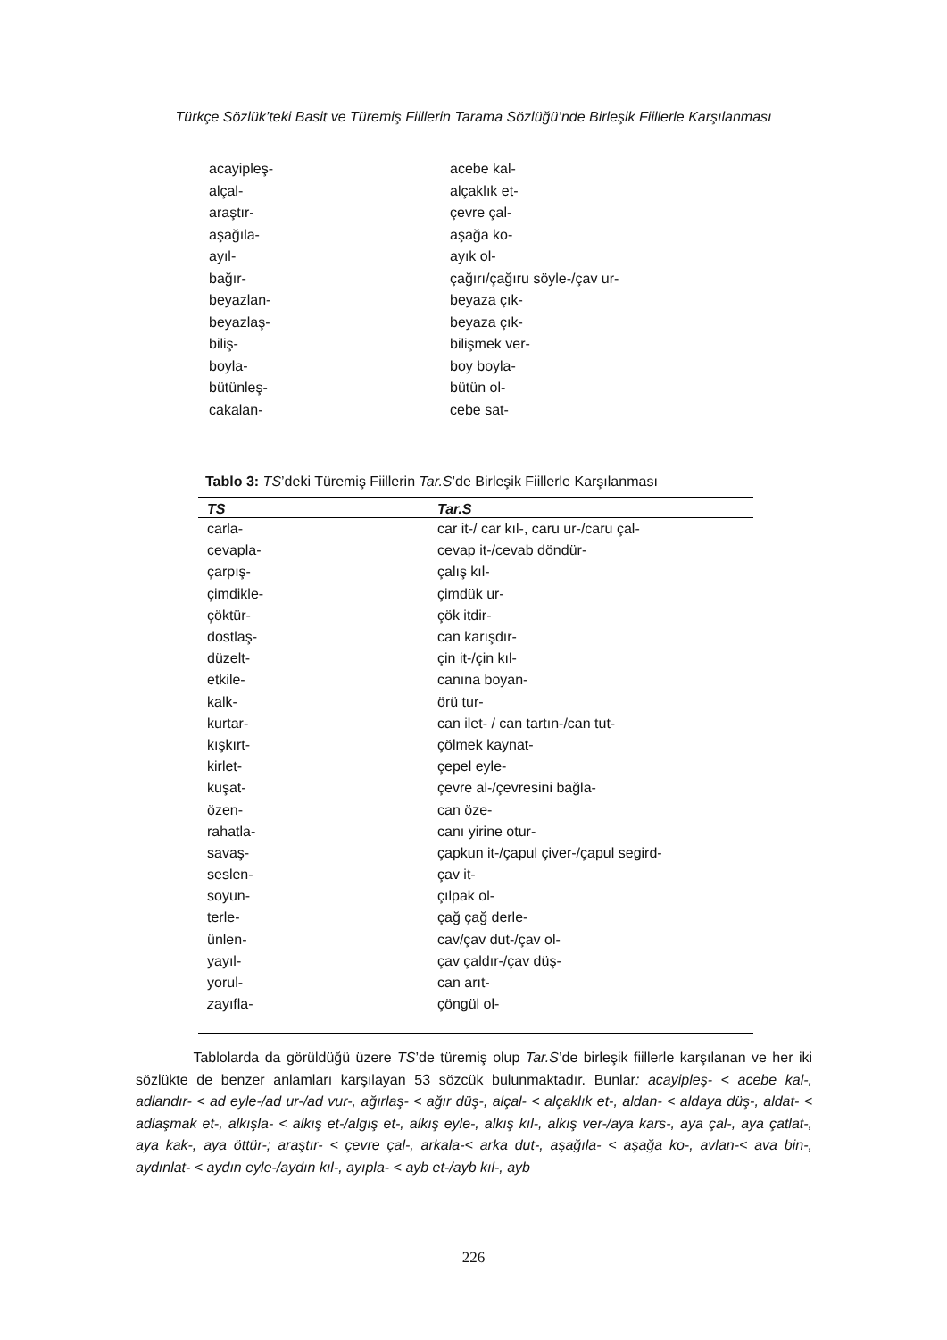Türkçe Sözlük’teki Basit ve Türemiş Fiillerin Tarama Sözlüğü’nde Birleşik Fiillerle Karşılanması
| acayipleş- | acebe kal- |
| alçal- | alçaklık et- |
| araştır- | çevre çal- |
| aşağıla- | aşağa ko- |
| ayıl- | ayık ol- |
| bağır- | çağırı/çağıru söyle-/çav ur- |
| beyazlan- | beyaza çık- |
| beyazlaş- | beyaza çık- |
| biliş- | bilişmek ver- |
| boyla- | boy boyla- |
| bütünleş- | bütün ol- |
| cakalan- | cebe sat- |
Tablo 3: TS’deki Türemiş Fiillerin Tar.S’de Birleşik Fiillerle Karşılanması
| TS | Tar.S |
| --- | --- |
| carla- | car it-/ car kıl-, caru ur-/caru çal- |
| cevapla- | cevap it-/cevab döndür- |
| çarpış- | çalış kıl- |
| çimdikle- | çimdük ur- |
| çöktür- | çök itdir- |
| dostlaş- | can karışdır- |
| düzelt- | çin it-/çin kıl- |
| etkile- | canına boyan- |
| kalk- | örü tur- |
| kurtar- | can ilet- / can tartın-/can tut- |
| kışkırt- | çölmek kaynat- |
| kirlet- | çepel eyle- |
| kuşat- | çevre al-/çevresini bağla- |
| özen- | can öze- |
| rahatla- | canı yirine otur- |
| savaş- | çapkun it-/çapul çiver-/çapul segird- |
| seslen- | çav it- |
| soyun- | çılpak ol- |
| terle- | çağ çağ derle- |
| ünlen- | cav/çav dut-/çav ol- |
| yayıl- | çav çaldır-/çav düş- |
| yorul- | can arıt- |
| z ayıfla- | çöngül ol- |
Tablolarda da görüldüğü üzere TS’de türemiş olup Tar.S’de birleşik fiillerle karşılanan ve her iki sözlükte de benzer anlamları karşılayan 53 sözcük bulunmaktadır. Bunlar: acayipleş- < acebe kal-, adlandır- < ad eyle-/ad ur-/ad vur-, ağırlaş- < ağır düş-, alçal- < alçaklık et-, aldan- < aldaya düş-, aldat- < adlaşmak et-, alkışla- < alkış et-/algış et-, alkış eyle-, alkış kıl-, alkış ver-/aya kars-, aya çal-, aya çatlat-, aya kak-, aya öttür-; araştır- < çevre çal-, arkala-< arka dut-, aşağıla- < aşağa ko-, avlan-< ava bin-, aydınlat- < aydın eyle-/aydın kıl-, ayıpla- < ayb et-/ayb kıl-, ayb
226